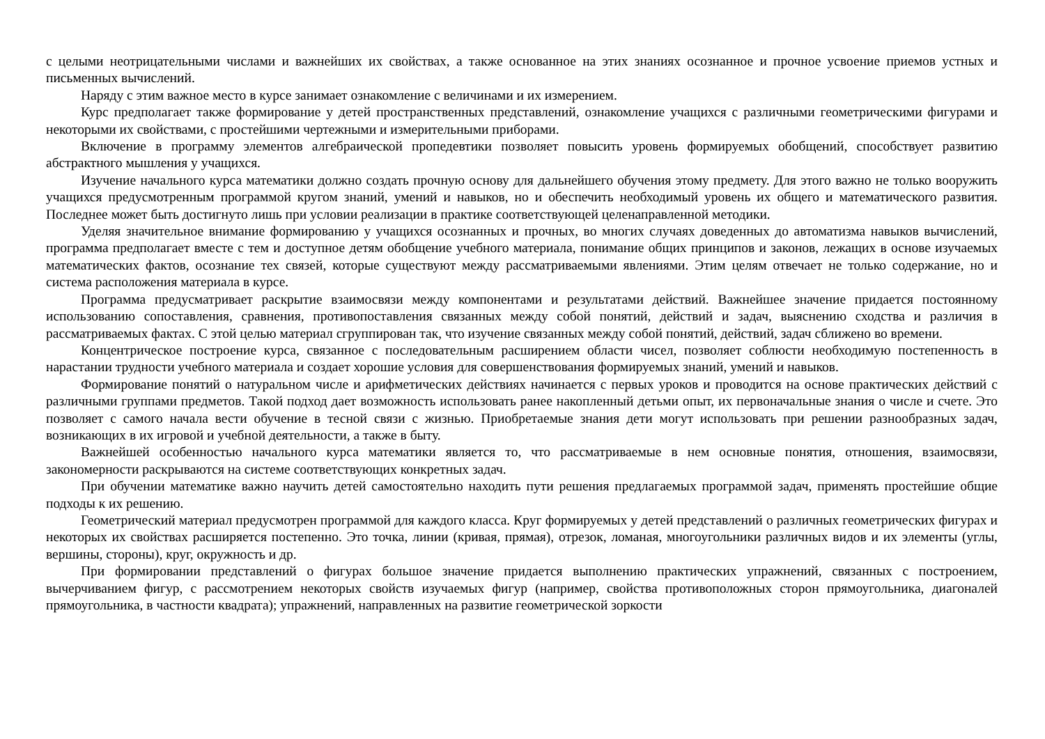с целыми неотрицательными числами и важнейших их свойствах, а также основанное на этих знаниях осознанное и прочное усвоение приемов устных и письменных вычислений.
Наряду с этим важное место в курсе занимает ознакомление с величинами и их измерением.
Курс предполагает также формирование у детей пространственных представлений, ознакомление учащихся с различными геометрическими фигурами и некоторыми их свойствами, с простейшими чертежными и измерительными приборами.
Включение в программу элементов алгебраической пропедевтики позволяет повысить уровень формируемых обобщений, способствует развитию абстрактного мышления у учащихся.
Изучение начального курса математики должно создать прочную основу для дальнейшего обучения этому предмету. Для этого важно не только вооружить учащихся предусмотренным программой кругом знаний, умений и навыков, но и обеспечить необходимый уровень их общего и математического развития. Последнее может быть достигнуто лишь при условии реализации в практике соответствующей целенаправленной методики.
Уделяя значительное внимание формированию у учащихся осознанных и прочных, во многих случаях доведенных до автоматизма навыков вычислений, программа предполагает вместе с тем и доступное детям обобщение учебного материала, понимание общих принципов и законов, лежащих в основе изучаемых математических фактов, осознание тех связей, которые существуют между рассматриваемыми явлениями. Этим целям отвечает не только содержание, но и система расположения материала в курсе.
Программа предусматривает раскрытие взаимосвязи между компонентами и результатами действий. Важнейшее значение придается постоянному использованию сопоставления, сравнения, противопоставления связанных между собой понятий, действий и задач, выяснению сходства и различия в рассматриваемых фактах. С этой целью материал сгруппирован так, что изучение связанных между собой понятий, действий, задач сближено во времени.
Концентрическое построение курса, связанное с последовательным расширением области чисел, позволяет соблюсти необходимую постепенность в нарастании трудности учебного материала и создает хорошие условия для совершенствования формируемых знаний, умений и навыков.
Формирование понятий о натуральном числе и арифметических действиях начинается с первых уроков и проводится на основе практических действий с различными группами предметов. Такой подход дает возможность использовать ранее накопленный детьми опыт, их первоначальные знания о числе и счете. Это позволяет с самого начала вести обучение в тесной связи с жизнью. Приобретаемые знания дети могут использовать при решении разнообразных задач, возникающих в их игровой и учебной деятельности, а также в быту.
Важнейшей особенностью начального курса математики является то, что рассматриваемые в нем основные понятия, отношения, взаимосвязи, закономерности раскрываются на системе соответствующих конкретных задач.
При обучении математике важно научить детей самостоятельно находить пути решения предлагаемых программой задач, применять простейшие общие подходы к их решению.
Геометрический материал предусмотрен программой для каждого класса. Круг формируемых у детей представлений о различных геометрических фигурах и некоторых их свойствах расширяется постепенно. Это точка, линии (кривая, прямая), отрезок, ломаная, многоугольники различных видов и их элементы (углы, вершины, стороны), круг, окружность и др.
При формировании представлений о фигурах большое значение придается выполнению практических упражнений, связанных с построением, вычерчиванием фигур, с рассмотрением некоторых свойств изучаемых фигур (например, свойства противоположных сторон прямоугольника, диагоналей прямоугольника, в частности квадрата); упражнений, направленных на развитие геометрической зоркости